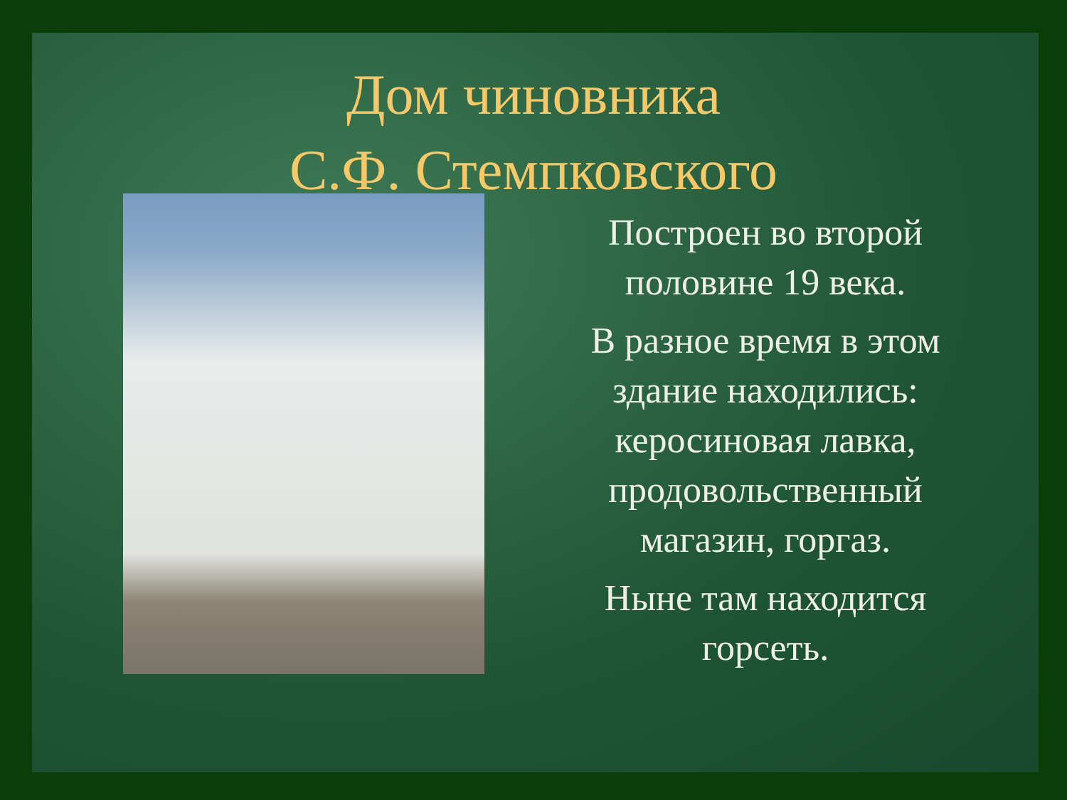Дом чиновника
С.Ф. Стемпковского
Построен во второй половине 19 века.
В разное время в этом здание находились: керосиновая лавка, продовольственный магазин, горгаз.
Ныне там находится горсеть.